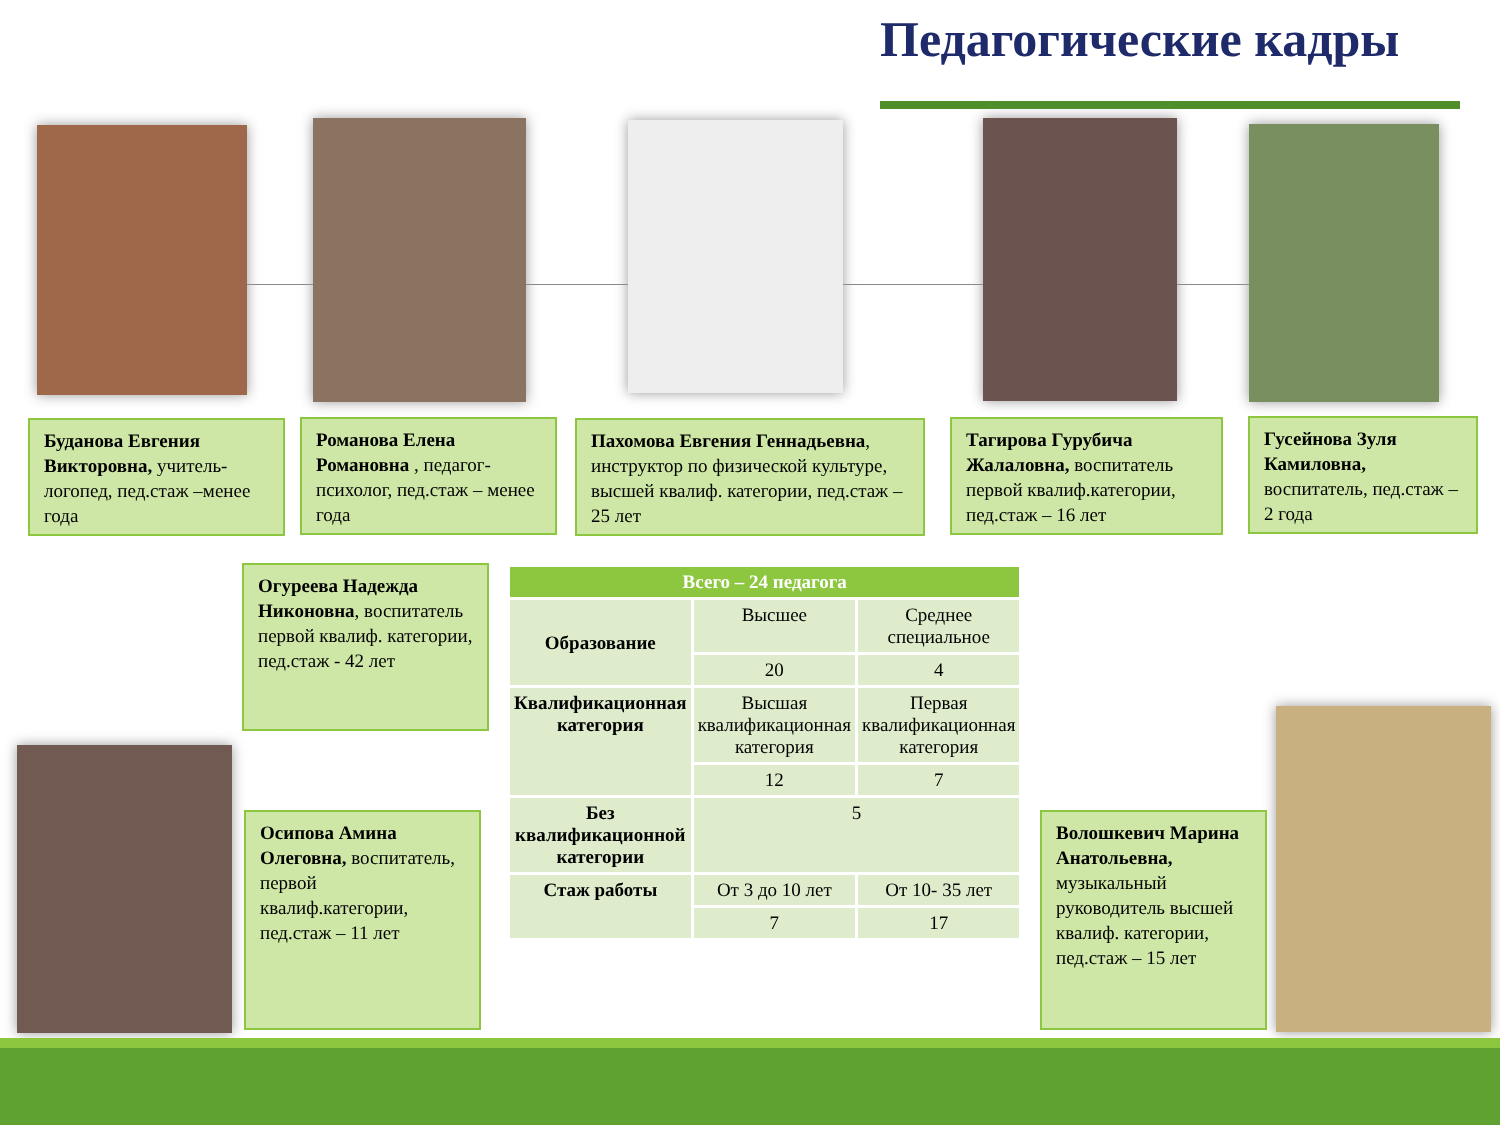Педагогические кадры
Буданова Евгения Викторовна, учитель-логопед, пед.стаж –менее года
Романова Елена Романовна , педагог-психолог, пед.стаж – менее года
Пахомова Евгения Геннадьевна, инструктор по физической культуре, высшей квалиф. категории, пед.стаж – 25 лет
Тагирова Гурубича Жалаловна, воспитатель первой квалиф.категории, пед.стаж – 16 лет
Гусейнова Зуля Камиловна, воспитатель, пед.стаж – 2 года
Огуреева Надежда Никоновна, воспитатель первой квалиф. категории, пед.стаж - 42 лет
Осипова Амина Олеговна, воспитатель, первой квалиф.категории, пед.стаж – 11 лет
Волошкевич Марина Анатольевна, музыкальный руководитель высшей квалиф. категории, пед.стаж – 15 лет
| Всего – 24 педагога | | |
| --- | --- | --- |
| Образование | Высшее | Среднее специальное |
| | 20 | 4 |
| Квалификационная категория | Высшая квалификационная категория | Первая квалификационная категория |
| | 12 | 7 |
| Без квалификационной категории | 5 | |
| Стаж работы | От 3 до 10 лет | От 10- 35 лет |
| | 7 | 17 |